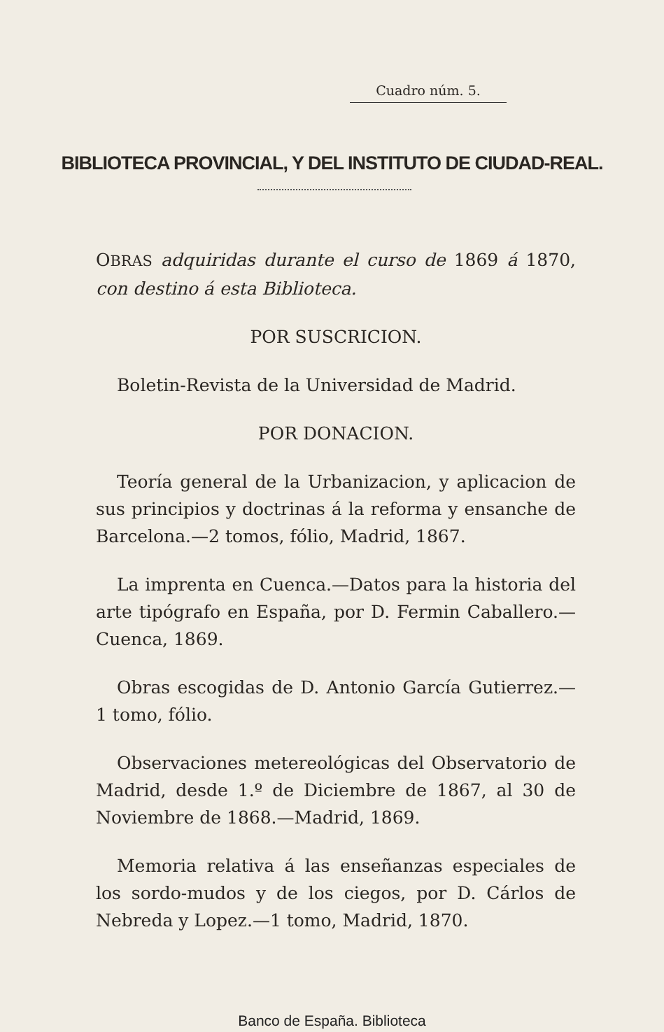Cuadro núm. 5.
BIBLIOTECA PROVINCIAL, Y DEL INSTITUTO DE CIUDAD-REAL.
OBRAS adquiridas durante el curso de 1869 á 1870, con destino á esta Biblioteca.
POR SUSCRICION.
Boletin-Revista de la Universidad de Madrid.
POR DONACION.
Teoría general de la Urbanizacion, y aplicacion de sus principios y doctrinas á la reforma y ensanche de Barcelona.—2 tomos, fólio, Madrid, 1867.
La imprenta en Cuenca.—Datos para la historia del arte tipógrafo en España, por D. Fermin Caballero.—Cuenca, 1869.
Obras escogidas de D. Antonio García Gutierrez.—1 tomo, fólio.
Observaciones metereológicas del Observatorio de Madrid, desde 1.º de Diciembre de 1867, al 30 de Noviembre de 1868.—Madrid, 1869.
Memoria relativa á las enseñanzas especiales de los sordo-mudos y de los ciegos, por D. Cárlos de Nebreda y Lopez.—1 tomo, Madrid, 1870.
Banco de España. Biblioteca